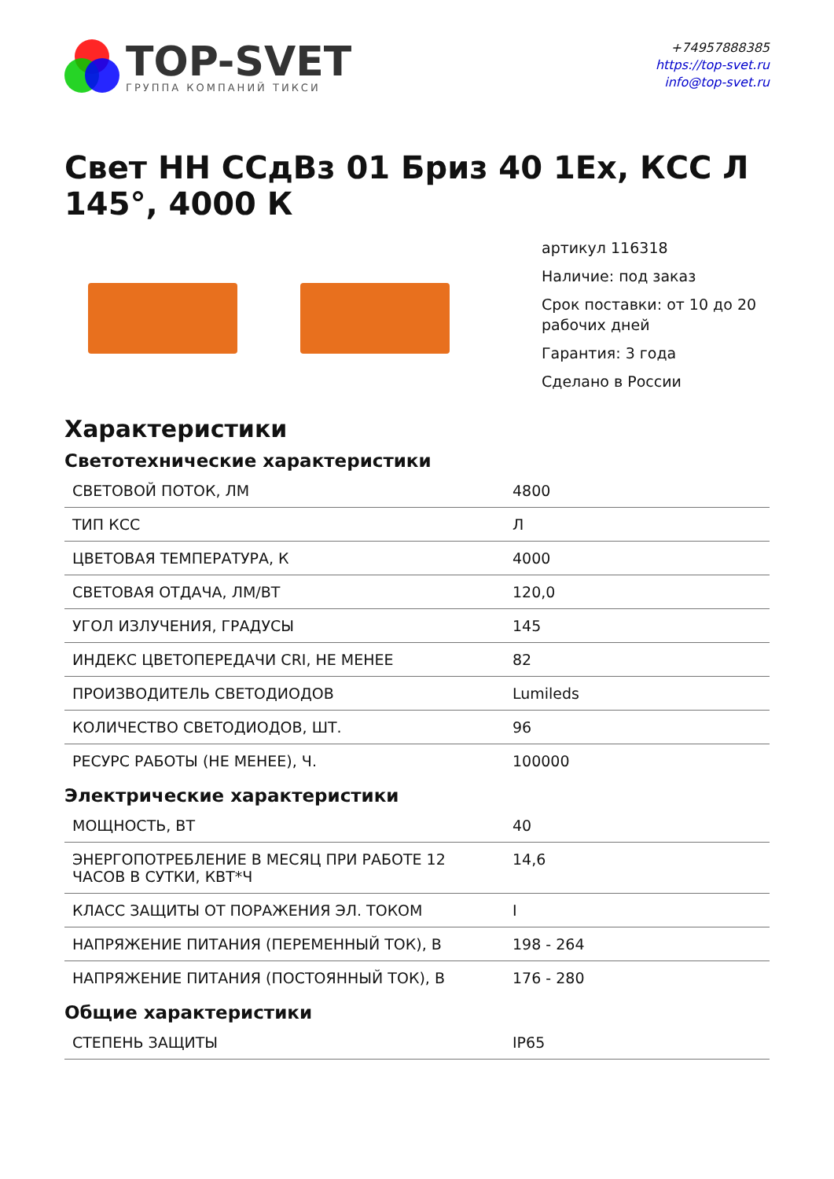TOP-SVET
ГРУППА КОМПАНИЙ ТИКСИ
+74957888385
https://top-svet.ru
info@top-svet.ru
Свет НН ССдВз 01 Бриз 40 1Ex, КСС Л 145°, 4000 К
артикул 116318
Наличие: под заказ
Срок поставки: от 10 до 20 рабочих дней
Гарантия: 3 года
Сделано в России
Характеристики
Светотехнические характеристики
| СВЕТОВОЙ ПОТОК, ЛМ | 4800 |
| ТИП КСС | Л |
| ЦВЕТОВАЯ ТЕМПЕРАТУРА, К | 4000 |
| СВЕТОВАЯ ОТДАЧА, ЛМ/ВТ | 120,0 |
| УГОЛ ИЗЛУЧЕНИЯ, ГРАДУСЫ | 145 |
| ИНДЕКС ЦВЕТОПЕРЕДАЧИ CRI, НЕ МЕНЕЕ | 82 |
| ПРОИЗВОДИТЕЛЬ СВЕТОДИОДОВ | Lumileds |
| КОЛИЧЕСТВО СВЕТОДИОДОВ, ШТ. | 96 |
| РЕСУРС РАБОТЫ (НЕ МЕНЕЕ), Ч. | 100000 |
Электрические характеристики
| МОЩНОСТЬ, ВТ | 40 |
| ЭНЕРГОПОТРЕБЛЕНИЕ В МЕСЯЦ ПРИ РАБОТЕ 12 ЧАСОВ В СУТКИ, КВТ*Ч | 14,6 |
| КЛАСС ЗАЩИТЫ ОТ ПОРАЖЕНИЯ ЭЛ. ТОКОМ | I |
| НАПРЯЖЕНИЕ ПИТАНИЯ (ПЕРЕМЕННЫЙ ТОК), В | 198 - 264 |
| НАПРЯЖЕНИЕ ПИТАНИЯ (ПОСТОЯННЫЙ ТОК), В | 176 - 280 |
Общие характеристики
| СТЕПЕНЬ ЗАЩИТЫ | IP65 |